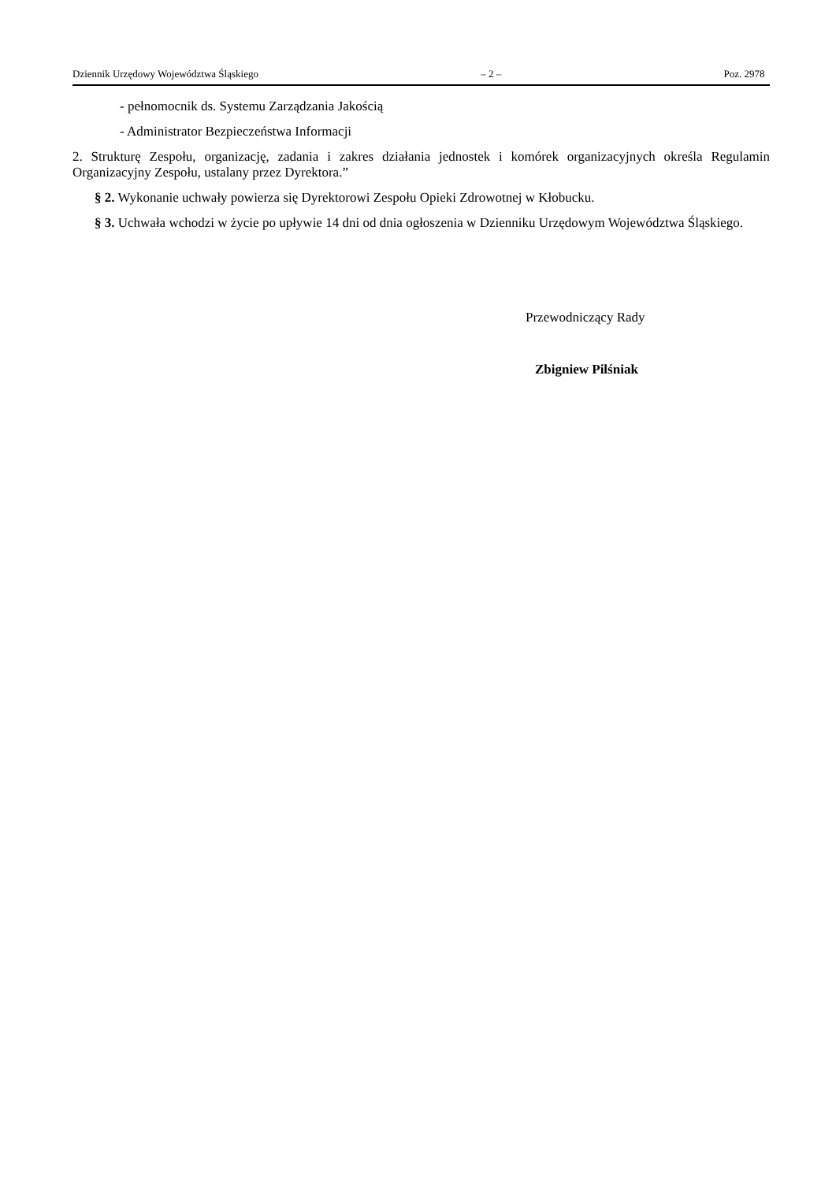Dziennik Urzędowy Województwa Śląskiego – 2 – Poz. 2978
- pełnomocnik ds. Systemu Zarządzania Jakością
- Administrator Bezpieczeństwa Informacji
2. Strukturę Zespołu, organizację, zadania i zakres działania jednostek i komórek organizacyjnych określa Regulamin Organizacyjny Zespołu, ustalany przez Dyrektora.”
§ 2. Wykonanie uchwały powierza się Dyrektorowi Zespołu Opieki Zdrowotnej w Kłobucku.
§ 3. Uchwała wchodzi w życie po upływie 14 dni od dnia ogłoszenia w Dzienniku Urzędowym Województwa Śląskiego.
Przewodniczący Rady
Zbigniew Pilśniak